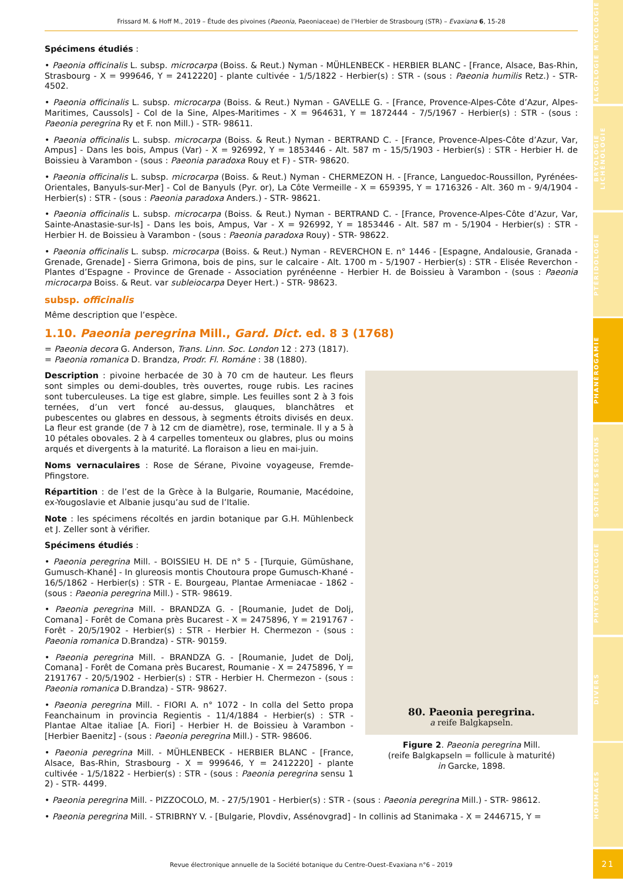Frissard M. & Hoff M., 2019 – Étude des pivoines (Paeonia, Paeoniaceae) de l’Herbier de Strasbourg (STR) – Evaxiana 6, 15-28
Spécimens étudiés :
• Paeonia officinalis L. subsp. microcarpa (Boiss. & Reut.) Nyman - MÜHLENBECK - HERBIER BLANC - [France, Alsace, Bas-Rhin, Strasbourg - X = 999646, Y = 2412220] - plante cultivée - 1/5/1822 - Herbier(s) : STR - (sous : Paeonia humilis Retz.) - STR- 4502.
• Paeonia officinalis L. subsp. microcarpa (Boiss. & Reut.) Nyman - GAVELLE G. - [France, Provence-Alpes-Côte d’Azur, Alpes-Maritimes, Caussols] - Col de la Sine, Alpes-Maritimes - X = 964631, Y = 1872444 - 7/5/1967 - Herbier(s) : STR - (sous : Paeonia peregrina Ry et F. non Mill.) - STR- 98611.
• Paeonia officinalis L. subsp. microcarpa (Boiss. & Reut.) Nyman - BERTRAND C. - [France, Provence-Alpes-Côte d’Azur, Var, Ampus] - Dans les bois, Ampus (Var) - X = 926992, Y = 1853446 - Alt. 587 m - 15/5/1903 - Herbier(s) : STR - Herbier H. de Boissieu à Varambon - (sous : Paeonia paradoxa Rouy et F) - STR- 98620.
• Paeonia officinalis L. subsp. microcarpa (Boiss. & Reut.) Nyman - CHERMEZON H. - [France, Languedoc-Roussillon, Pyrénées-Orientales, Banyuls-sur-Mer] - Col de Banyuls (Pyr. or), La Côte Vermeille - X = 659395, Y = 1716326 - Alt. 360 m - 9/4/1904 - Herbier(s) : STR - (sous : Paeonia paradoxa Anders.) - STR- 98621.
• Paeonia officinalis L. subsp. microcarpa (Boiss. & Reut.) Nyman - BERTRAND C. - [France, Provence-Alpes-Côte d’Azur, Var, Sainte-Anastasie-sur-Is] - Dans les bois, Ampus, Var - X = 926992, Y = 1853446 - Alt. 587 m - 5/1904 - Herbier(s) : STR - Herbier H. de Boissieu à Varambon - (sous : Paeonia paradoxa Rouy) - STR- 98622.
• Paeonia officinalis L. subsp. microcarpa (Boiss. & Reut.) Nyman - REVERCHON E. n° 1446 - [Espagne, Andalousie, Granada - Grenade, Grenade] - Sierra Grimona, bois de pins, sur le calcaire - Alt. 1700 m - 5/1907 - Herbier(s) : STR - Elisée Reverchon - Plantes d’Espagne - Province de Grenade - Association pyrénéenne - Herbier H. de Boissieu à Varambon - (sous : Paeonia microcarpa Boiss. & Reut. var subleiocarpa Deyer Hert.) - STR- 98623.
subsp. officinalis
Même description que l’espèce.
1.10. Paeonia peregrina Mill., Gard. Dict. ed. 8 3 (1768)
= Paeonia decora G. Anderson, Trans. Linn. Soc. London 12 : 273 (1817).
= Paeonia romanica D. Brandza, Prodr. Fl. Románe : 38 (1880).
Description : pivoine herbacée de 30 à 70 cm de hauteur. Les fleurs sont simples ou demi-doubles, très ouvertes, rouge rubis. Les racines sont tuberculeuses. La tige est glabre, simple. Les feuilles sont 2 à 3 fois ternées, d’un vert foncé au-dessus, glauques, blanchâtres et pubescentes ou glabres en dessous, à segments étroits divisés en deux. La fleur est grande (de 7 à 12 cm de diamètre), rose, terminale. Il y a 5 à 10 pétales obovales. 2 à 4 carpelles tomenteux ou glabres, plus ou moins arqués et divergents à la maturité. La floraison a lieu en mai-juin.
Noms vernaculaires : Rose de Sérane, Pivoine voyageuse, Fremde-Pfingstore.
Répartition : de l’est de la Grèce à la Bulgarie, Roumanie, Macédoine, ex-Yougoslavie et Albanie jusqu’au sud de l’Italie.
Note : les spécimens récoltés en jardin botanique par G.H. Mühlenbeck et J. Zeller sont à vérifier.
Spécimens étudiés :
• Paeonia peregrina Mill. - BOISSIEU H. DE n° 5 - [Turquie, Gümüshane, Gumusch-Khané] - In glureosis montis Choutoura prope Gumusch-Khané - 16/5/1862 - Herbier(s) : STR - E. Bourgeau, Plantae Armeniacae - 1862 - (sous : Paeonia peregrina Mill.) - STR- 98619.
• Paeonia peregrina Mill. - BRANDZA G. - [Roumanie, Judet de Dolj, Comana] - Forêt de Comana près Bucarest - X = 2475896, Y = 2191767 - Forêt - 20/5/1902 - Herbier(s) : STR - Herbier H. Chermezon - (sous : Paeonia romanica D.Brandza) - STR- 90159.
• Paeonia peregrina Mill. - BRANDZA G. - [Roumanie, Judet de Dolj, Comana] - Forêt de Comana près Bucarest, Roumanie - X = 2475896, Y = 2191767 - 20/5/1902 - Herbier(s) : STR - Herbier H. Chermezon - (sous : Paeonia romanica D.Brandza) - STR- 98627.
• Paeonia peregrina Mill. - FIORI A. n° 1072 - In colla del Setto propa Feanchainum in provincia Regientis - 11/4/1884 - Herbier(s) : STR - Plantae Altae italiae [A. Fiori] - Herbier H. de Boissieu à Varambon - [Herbier Baenitz] - (sous : Paeonia peregrina Mill.) - STR- 98606.
• Paeonia peregrina Mill. - MÜHLENBECK - HERBIER BLANC - [France, Alsace, Bas-Rhin, Strasbourg - X = 999646, Y = 2412220] - plante cultivée - 1/5/1822 - Herbier(s) : STR - (sous : Paeonia peregrina sensu 1 2) - STR- 4499.
80. Paeonia peregrina.
a reife Balgkapseln.
Figure 2. Paeonia peregrina Mill.
(reife Balgkapseln = follicule à maturité)
in Garcke, 1898.
• Paeonia peregrina Mill. - PIZZOCOLO, M. - 27/5/1901 - Herbier(s) : STR - (sous : Paeonia peregrina Mill.) - STR- 98612.
• Paeonia peregrina Mill. - STRIBRNY V. - [Bulgarie, Plovdiv, Assénovgrad] - In collinis ad Stanimaka - X = 2446715, Y =
ALGOLOGIE MYCOLOGIE
BRYOLOGIE LICHÉNOLOGIE
PTÉRIDOLOGIE
PHANÉROGAMIE
SORTIES SESSIONS
PHYTOSOCIOLOGIE
DIVERS
HOMMAGES
21
Revue électronique annuelle de la Société botanique du Centre-Ouest–Evaxiana n°6 – 2019